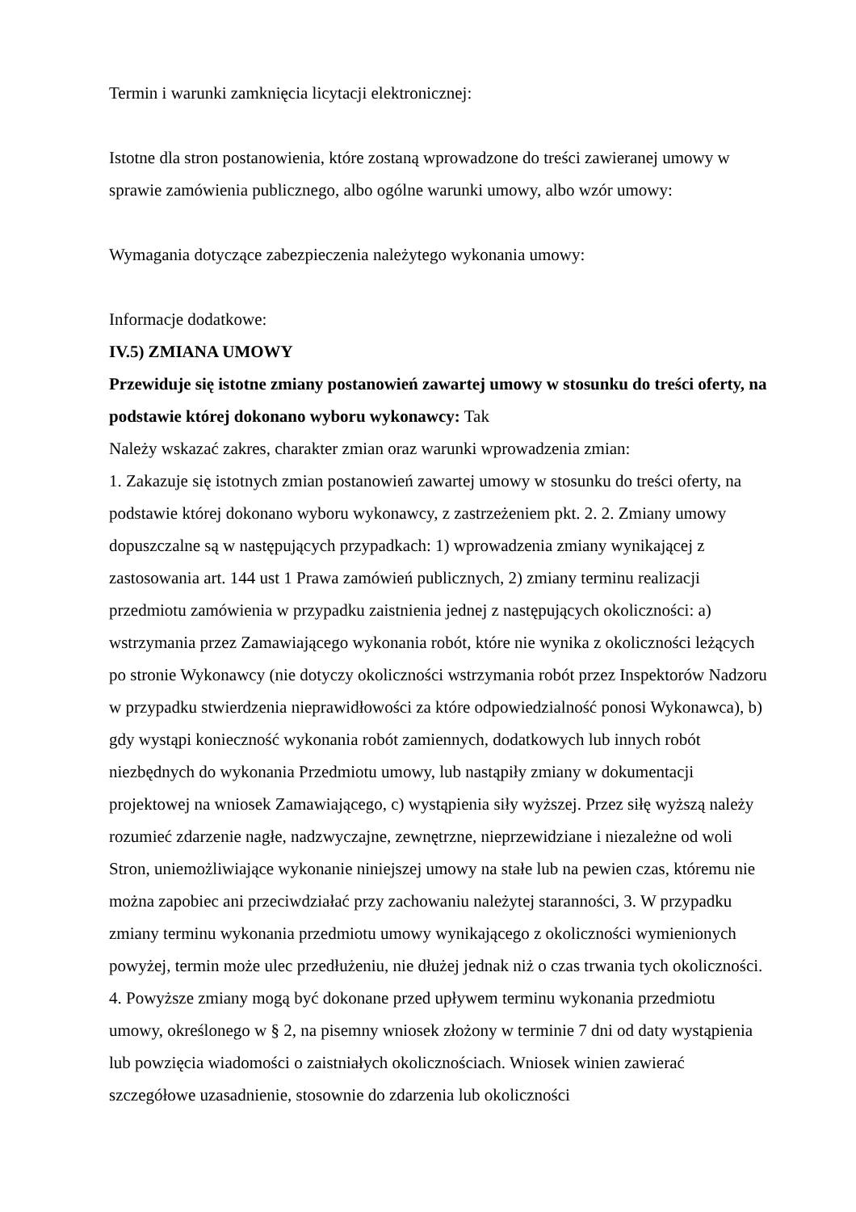Termin i warunki zamknięcia licytacji elektronicznej:
Istotne dla stron postanowienia, które zostaną wprowadzone do treści zawieranej umowy w sprawie zamówienia publicznego, albo ogólne warunki umowy, albo wzór umowy:
Wymagania dotyczące zabezpieczenia należytego wykonania umowy:
Informacje dodatkowe:
IV.5) ZMIANA UMOWY
Przewiduje się istotne zmiany postanowień zawartej umowy w stosunku do treści oferty, na podstawie której dokonano wyboru wykonawcy: Tak
Należy wskazać zakres, charakter zmian oraz warunki wprowadzenia zmian:
1. Zakazuje się istotnych zmian postanowień zawartej umowy w stosunku do treści oferty, na podstawie której dokonano wyboru wykonawcy, z zastrzeżeniem pkt. 2. 2. Zmiany umowy dopuszczalne są w następujących przypadkach: 1) wprowadzenia zmiany wynikającej z zastosowania art. 144 ust 1 Prawa zamówień publicznych, 2) zmiany terminu realizacji przedmiotu zamówienia w przypadku zaistnienia jednej z następujących okoliczności: a) wstrzymania przez Zamawiającego wykonania robót, które nie wynika z okoliczności leżących po stronie Wykonawcy (nie dotyczy okoliczności wstrzymania robót przez Inspektorów Nadzoru w przypadku stwierdzenia nieprawidłowości za które odpowiedzialność ponosi Wykonawca), b) gdy wystąpi konieczność wykonania robót zamiennych, dodatkowych lub innych robót niezbędnych do wykonania Przedmiotu umowy, lub nastąpiły zmiany w dokumentacji projektowej na wniosek Zamawiającego, c) wystąpienia siły wyższej. Przez siłę wyższą należy rozumieć zdarzenie nagłe, nadzwyczajne, zewnętrzne, nieprzewidziane i niezależne od woli Stron, uniemożliwiające wykonanie niniejszej umowy na stałe lub na pewien czas, któremu nie można zapobiec ani przeciwdziałać przy zachowaniu należytej staranności, 3. W przypadku zmiany terminu wykonania przedmiotu umowy wynikającego z okoliczności wymienionych powyżej, termin może ulec przedłużeniu, nie dłużej jednak niż o czas trwania tych okoliczności. 4. Powyższe zmiany mogą być dokonane przed upływem terminu wykonania przedmiotu umowy, określonego w § 2, na pisemny wniosek złożony w terminie 7 dni od daty wystąpienia lub powzięcia wiadomości o zaistniałych okolicznościach. Wniosek winien zawierać szczegółowe uzasadnienie, stosownie do zdarzenia lub okoliczności